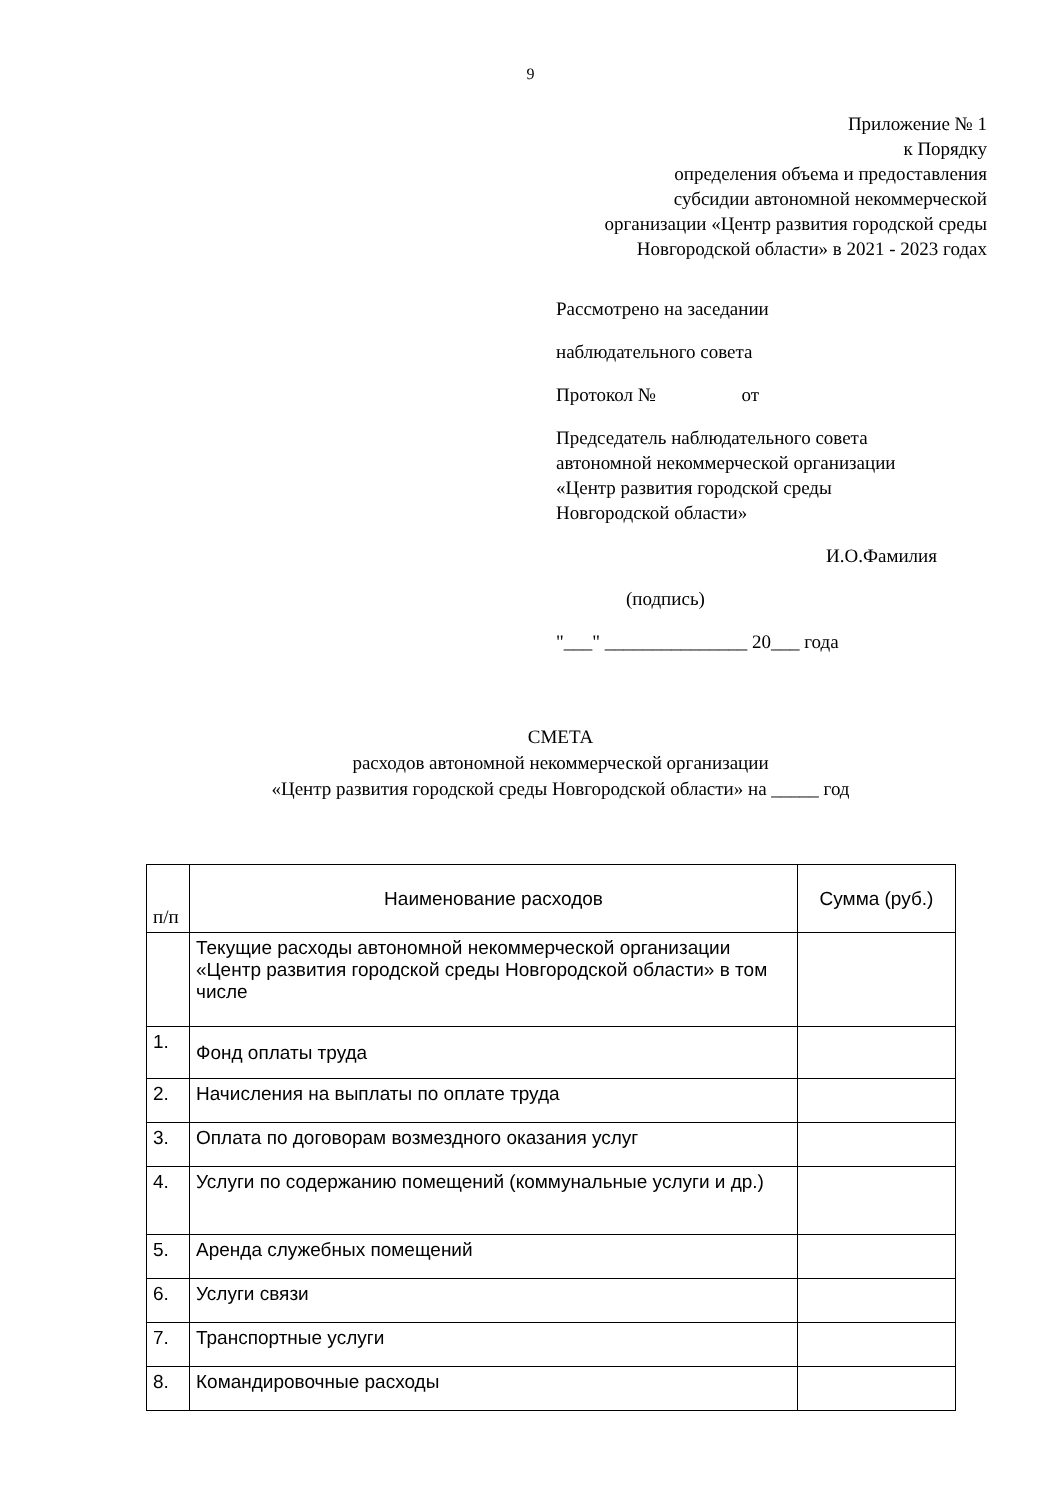9
Приложение № 1
к Порядку
определения объема и предоставления
субсидии автономной некоммерческой
организации «Центр развития городской среды
Новгородской области» в 2021 - 2023 годах
Рассмотрено на заседании
наблюдательного совета
Протокол № от
Председатель наблюдательного совета
автономной некоммерческой организации
«Центр развития городской среды
Новгородской области»
И.О.Фамилия
(подпись)
"___" _______________ 20___ года
СМЕТА
расходов автономной некоммерческой организации
«Центр развития городской среды Новгородской области» на _____ год
| п/п | Наименование расходов | Сумма (руб.) |
| --- | --- | --- |
| | Текущие расходы автономной некоммерческой организации «Центр развития городской среды Новгородской области» в том числе | |
| 1. | Фонд оплаты труда | |
| 2. | Начисления на выплаты по оплате труда | |
| 3. | Оплата по договорам возмездного оказания услуг | |
| 4. | Услуги по содержанию помещений (коммунальные услуги и др.) | |
| 5. | Аренда служебных помещений | |
| 6. | Услуги связи | |
| 7. | Транспортные услуги | |
| 8. | Командировочные расходы | |